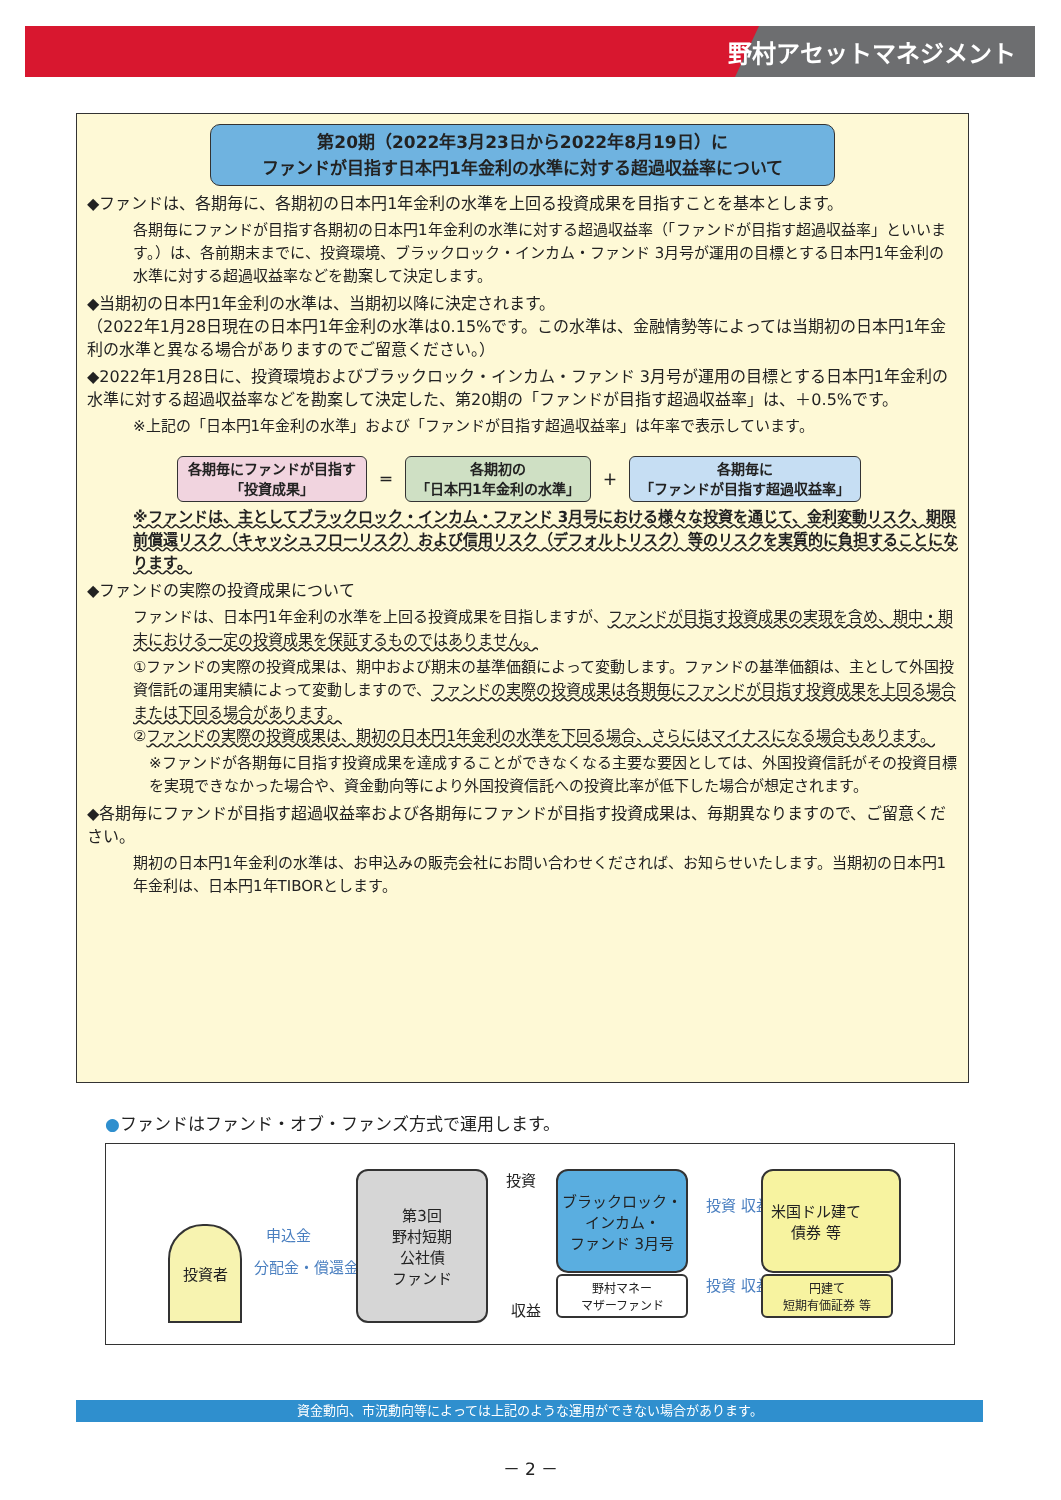野村アセットマネジメント
第20期（2022年3月23日から2022年8月19日）に
ファンドが目指す日本円1年金利の水準に対する超過収益率について
◆ファンドは、各期毎に、各期初の日本円1年金利の水準を上回る投資成果を目指すことを基本とします。
各期毎にファンドが目指す各期初の日本円1年金利の水準に対する超過収益率（「ファンドが目指す超過収益率」といいます。）は、各前期末までに、投資環境、ブラックロック・インカム・ファンド 3月号が運用の目標とする日本円1年金利の水準に対する超過収益率などを勘案して決定します。
◆当期初の日本円1年金利の水準は、当期初以降に決定されます。
（2022年1月28日現在の日本円1年金利の水準は0.15%です。この水準は、金融情勢等によっては当期初の日本円1年金利の水準と異なる場合がありますのでご留意ください。）
◆2022年1月28日に、投資環境およびブラックロック・インカム・ファンド 3月号が運用の目標とする日本円1年金利の水準に対する超過収益率などを勘案して決定した、第20期の「ファンドが目指す超過収益率」は、＋0.5%です。
※上記の「日本円1年金利の水準」および「ファンドが目指す超過収益率」は年率で表示しています。
各期毎にファンドが目指す
「投資成果」
＝
各期初の
「日本円1年金利の水準」
＋
各期毎に
「ファンドが目指す超過収益率」
※ファンドは、主としてブラックロック・インカム・ファンド 3月号における様々な投資を通じて、金利変動リスク、期限前償還リスク（キャッシュフローリスク）および信用リスク（デフォルトリスク）等のリスクを実質的に負担することになります。
◆ファンドの実際の投資成果について
ファンドは、日本円1年金利の水準を上回る投資成果を目指しますが、ファンドが目指す投資成果の実現を含め、期中・期末における一定の投資成果を保証するものではありません。
①ファンドの実際の投資成果は、期中および期末の基準価額によって変動します。ファンドの基準価額は、主として外国投資信託の運用実績によって変動しますので、ファンドの実際の投資成果は各期毎にファンドが目指す投資成果を上回る場合または下回る場合があります。
②ファンドの実際の投資成果は、期初の日本円1年金利の水準を下回る場合、さらにはマイナスになる場合もあります。
※ファンドが各期毎に目指す投資成果を達成することができなくなる主要な要因としては、外国投資信託がその投資目標を実現できなかった場合や、資金動向等により外国投資信託への投資比率が低下した場合が想定されます。
◆各期毎にファンドが目指す超過収益率および各期毎にファンドが目指す投資成果は、毎期異なりますので、ご留意ください。
期初の日本円1年金利の水準は、お申込みの販売会社にお問い合わせくだされば、お知らせいたします。当期初の日本円1年金利は、日本円1年TIBORとします。
●ファンドはファンド・オブ・ファンズ方式で運用します。
投資者 申込金
分配金・償還金
第3回
野村短期
公社債
ファンド
投資
収益
ブラックロック・
インカム・
ファンド 3月号
野村マネー
マザーファンド
投資 収益
投資 収益
米国ドル建て
債券 等
円建て
短期有価証券 等
資金動向、市況動向等によっては上記のような運用ができない場合があります。
－ 2 －